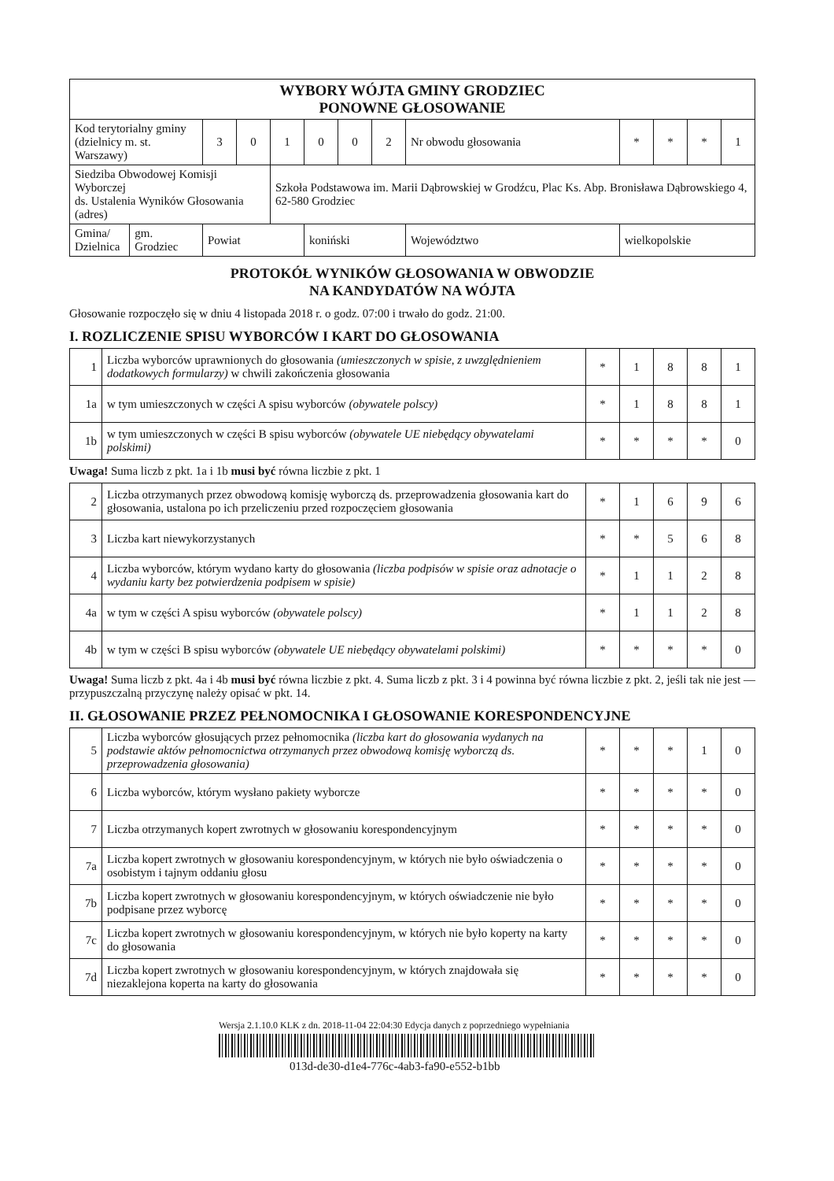| WYBORY WÓJTA GMINY GRODZIEC PONOWNE GŁOSOWANIE | | | | | | | | | | | | | |
| Kod terytorialny gminy (dzielnicy m. st. Warszawy) | | 3 | 0 | 1 | 0 | 0 | 2 | Nr obwodu głosowania | | * | * | * | 1 |
| Siedziba Obwodowej Komisji Wyborczej ds. Ustalenia Wyników Głosowania (adres) | | | | Szkoła Podstawowa im. Marii Dąbrowskiej w Grodźcu, Plac Ks. Abp. Bronisława Dąbrowskiego 4, 62-580 Grodziec | | | | | | | | | |
| Gmina/ Dzielnica | gm. Grodziec | Powiat | | | koniński | | | | Województwo | wielkopolskie | | | |
PROTOKÓŁ WYNIKÓW GŁOSOWANIA W OBWODZIE
NA KANDYDATÓW NA WÓJTA
Głosowanie rozpoczęło się w dniu 4 listopada 2018 r. o godz. 07:00 i trwało do godz. 21:00.
I. ROZLICZENIE SPISU WYBORCÓW I KART DO GŁOSOWANIA
| 1 | Liczba wyborców uprawnionych do głosowania (umieszczonych w spisie, z uwzględnieniem dodatkowych formularzy) w chwili zakończenia głosowania | * | 1 | 8 | 8 | 1 |
| 1a | w tym umieszczonych w części A spisu wyborców (obywatele polscy) | * | 1 | 8 | 8 | 1 |
| 1b | w tym umieszczonych w części B spisu wyborców (obywatele UE niebędący obywatelami polskimi) | * | * | * | * | 0 |
Uwaga! Suma liczb z pkt. 1a i 1b musi być równa liczbie z pkt. 1
| 2 | Liczba otrzymanych przez obwodową komisję wyborczą ds. przeprowadzenia głosowania kart do głosowania, ustalona po ich przeliczeniu przed rozpoczęciem głosowania | * | 1 | 6 | 9 | 6 |
| 3 | Liczba kart niewykorzystanych | * | * | 5 | 6 | 8 |
| 4 | Liczba wyborców, którym wydano karty do głosowania (liczba podpisów w spisie oraz adnotacje o wydaniu karty bez potwierdzenia podpisem w spisie) | * | 1 | 1 | 2 | 8 |
| 4a | w tym w części A spisu wyborców (obywatele polscy) | * | 1 | 1 | 2 | 8 |
| 4b | w tym w części B spisu wyborców (obywatele UE niebędący obywatelami polskimi) | * | * | * | * | 0 |
Uwaga! Suma liczb z pkt. 4a i 4b musi być równa liczbie z pkt. 4. Suma liczb z pkt. 3 i 4 powinna być równa liczbie z pkt. 2, jeśli tak nie jest — przypuszczalną przyczynę należy opisać w pkt. 14.
II. GŁOSOWANIE PRZEZ PEŁNOMOCNIKA I GŁOSOWANIE KORESPONDENCYJNE
| 5 | Liczba wyborców głosujących przez pełnomocnika (liczba kart do głosowania wydanych na podstawie aktów pełnomocnictwa otrzymanych przez obwodową komisję wyborczą ds. przeprowadzenia głosowania) | * | * | * | 1 | 0 |
| 6 | Liczba wyborców, którym wysłano pakiety wyborcze | * | * | * | * | 0 |
| 7 | Liczba otrzymanych kopert zwrotnych w głosowaniu korespondencyjnym | * | * | * | * | 0 |
| 7a | Liczba kopert zwrotnych w głosowaniu korespondencyjnym, w których nie było oświadczenia o osobistym i tajnym oddaniu głosu | * | * | * | * | 0 |
| 7b | Liczba kopert zwrotnych w głosowaniu korespondencyjnym, w których oświadczenie nie było podpisane przez wyborcę | * | * | * | * | 0 |
| 7c | Liczba kopert zwrotnych w głosowaniu korespondencyjnym, w których nie było koperty na karty do głosowania | * | * | * | * | 0 |
| 7d | Liczba kopert zwrotnych w głosowaniu korespondencyjnym, w których znajdowała się niezaklejona koperta na karty do głosowania | * | * | * | * | 0 |
Wersja 2.1.10.0 KLK z dn. 2018-11-04 22:04:30 Edycja danych z poprzedniego wypełniania
013d-de30-d1e4-776c-4ab3-fa90-e552-b1bb